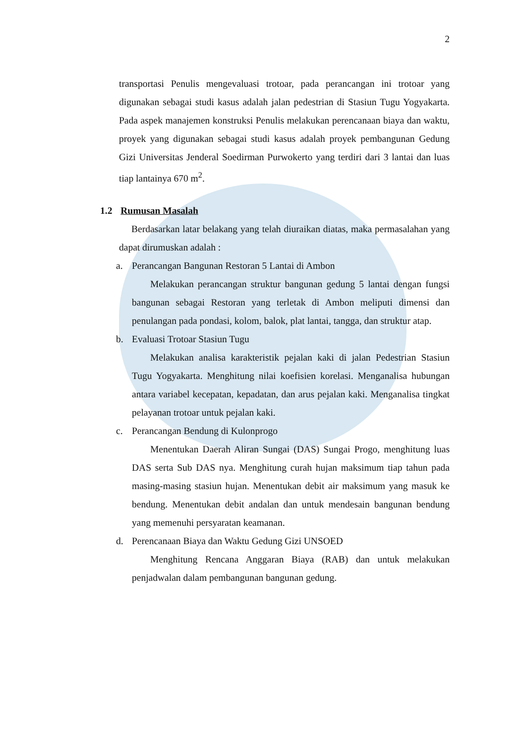2
transportasi Penulis mengevaluasi trotoar, pada perancangan ini trotoar yang digunakan sebagai studi kasus adalah jalan pedestrian di Stasiun Tugu Yogyakarta. Pada aspek manajemen konstruksi Penulis melakukan perencanaan biaya dan waktu, proyek yang digunakan sebagai studi kasus adalah proyek pembangunan Gedung Gizi Universitas Jenderal Soedirman Purwokerto yang terdiri dari 3 lantai dan luas tiap lantainya 670 m<sup>2</sup>.
1.2 Rumusan Masalah
Berdasarkan latar belakang yang telah diuraikan diatas, maka permasalahan yang dapat dirumuskan adalah :
a. Perancangan Bangunan Restoran 5 Lantai di Ambon
Melakukan perancangan struktur bangunan gedung 5 lantai dengan fungsi bangunan sebagai Restoran yang terletak di Ambon meliputi dimensi dan penulangan pada pondasi, kolom, balok, plat lantai, tangga, dan struktur atap.
b. Evaluasi Trotoar Stasiun Tugu
Melakukan analisa karakteristik pejalan kaki di jalan Pedestrian Stasiun Tugu Yogyakarta. Menghitung nilai koefisien korelasi. Menganalisa hubungan antara variabel kecepatan, kepadatan, dan arus pejalan kaki. Menganalisa tingkat pelayanan trotoar untuk pejalan kaki.
c. Perancangan Bendung di Kulonprogo
Menentukan Daerah Aliran Sungai (DAS) Sungai Progo, menghitung luas DAS serta Sub DAS nya. Menghitung curah hujan maksimum tiap tahun pada masing-masing stasiun hujan. Menentukan debit air maksimum yang masuk ke bendung. Menentukan debit andalan dan untuk mendesain bangunan bendung yang memenuhi persyaratan keamanan.
d. Perencanaan Biaya dan Waktu Gedung Gizi UNSOED
Menghitung Rencana Anggaran Biaya (RAB) dan untuk melakukan penjadwalan dalam pembangunan bangunan gedung.